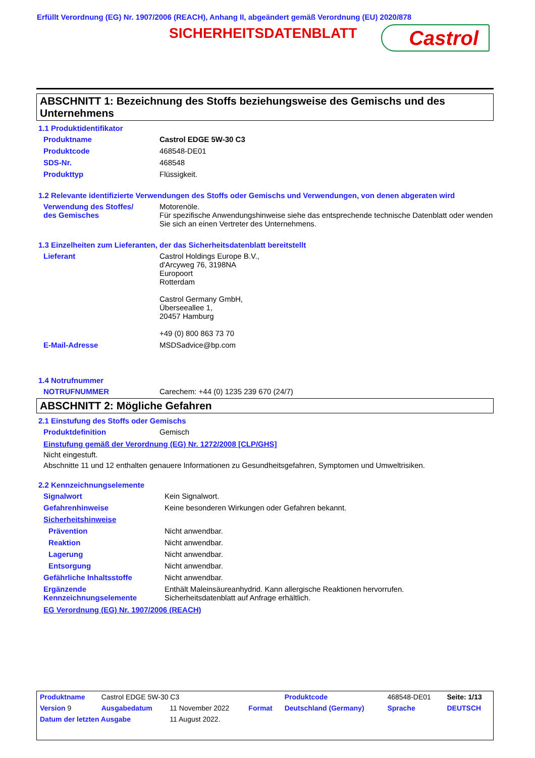Erfüllt Verordnung (EG) Nr. 1907/2006 (REACH), Anhang II, abgeändert gemäß Verordnung (EU) 2020/878
SICHERHEITSDATENBLATT Castrol
ABSCHNITT 1: Bezeichnung des Stoffs beziehungsweise des Gemischs und des Unternehmens
1.1 Produktidentifikator
| Produktname | Castrol EDGE 5W-30 C3 |
| Produktcode | 468548-DE01 |
| SDS-Nr. | 468548 |
| Produkttyp | Flüssigkeit. |
1.2 Relevante identifizierte Verwendungen des Stoffs oder Gemischs und Verwendungen, von denen abgeraten wird
| Verwendung des Stoffes/ des Gemisches | Motorenöle. Für spezifische Anwendungshinweise siehe das entsprechende technische Datenblatt oder wenden Sie sich an einen Vertreter des Unternehmens. |
1.3 Einzelheiten zum Lieferanten, der das Sicherheitsdatenblatt bereitstellt
| Lieferant | Castrol Holdings Europe B.V., d'Arcyweg 76, 3198NA Europoort Rotterdam Castrol Germany GmbH, Überseeallee 1, 20457 Hamburg +49 (0) 800 863 73 70 |
| E-Mail-Adresse | MSDSadvice@bp.com |
1.4 Notrufnummer
| NOTRUFNUMMER | Carechem: +44 (0) 1235 239 670 (24/7) |
ABSCHNITT 2: Mögliche Gefahren
2.1 Einstufung des Stoffs oder Gemischs
| Produktdefinition | Gemisch |
Einstufung gemäß der Verordnung (EG) Nr. 1272/2008 [CLP/GHS]
Nicht eingestuft.
Abschnitte 11 und 12 enthalten genauere Informationen zu Gesundheitsgefahren, Symptomen und Umweltrisiken.
2.2 Kennzeichnungselemente
| Signalwort | Kein Signalwort. |
| Gefahrenhinweise | Keine besonderen Wirkungen oder Gefahren bekannt. |
| Sicherheitshinweise | |
| Prävention | Nicht anwendbar. |
| Reaktion | Nicht anwendbar. |
| Lagerung | Nicht anwendbar. |
| Entsorgung | Nicht anwendbar. |
| Gefährliche Inhaltsstoffe | Nicht anwendbar. |
| Ergänzende Kennzeichnungselemente | Enthält Maleinsäureanhydrid. Kann allergische Reaktionen hervorrufen. Sicherheitsdatenblatt auf Anfrage erhältlich. |
EG Verordnung (EG) Nr. 1907/2006 (REACH)
| Produktname | Castrol EDGE 5W-30 C3 | | | Produktcode | 468548-DE01 | Seite: 1/13 |
| Version 9 | Ausgabedatum | 11 November 2022 | Format | Deutschland (Germany) | Sprache | DEUTSCH |
| Datum der letzten Ausgabe | | 11 August 2022. | | | | |